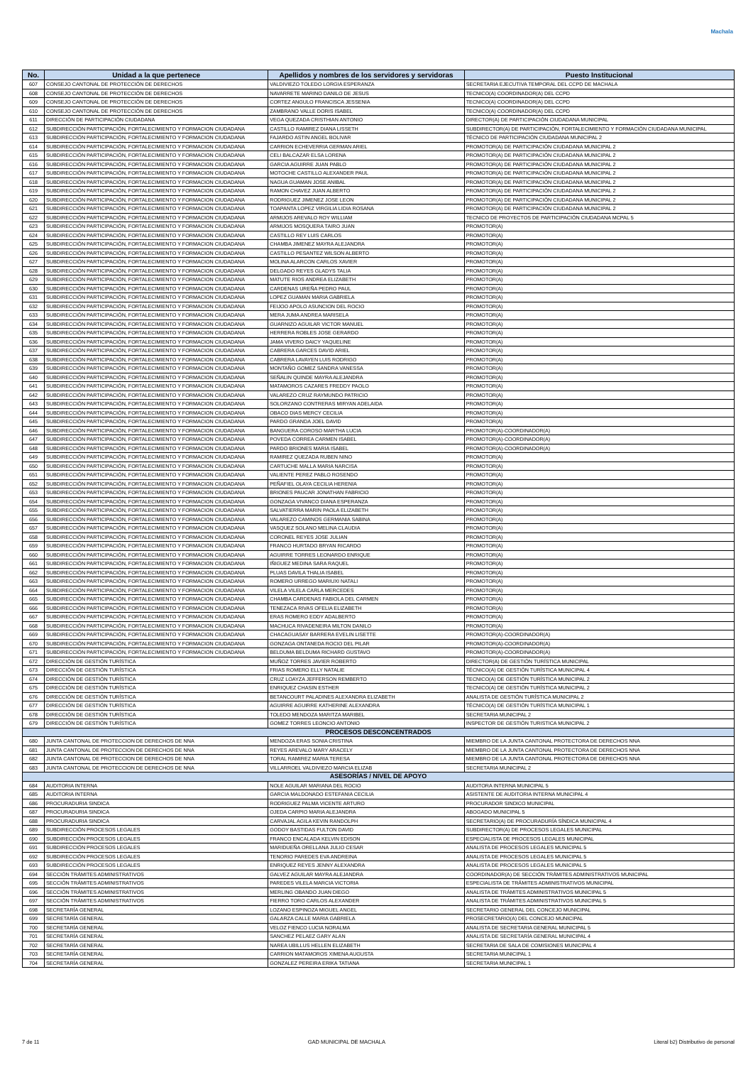Machala
| No. | Unidad a la que pertenece | Apellidos y nombres de los servidores y servidoras | Puesto Institucional |
| --- | --- | --- | --- |
| 607 | CONSEJO CANTONAL DE PROTECCIÓN DE DERECHOS | VALDIVIEZO TOLEDO LORGIA ESPERANZA | SECRETARIA EJECUTIVA TEMPORAL DEL CCPD DE MACHALA |
| 608 | CONSEJO CANTONAL DE PROTECCIÓN DE DERECHOS | NAVARRETE MARINO DANILO DE JESUS | TECNICO(A) COORDINADOR(A) DEL CCPD |
| 609 | CONSEJO CANTONAL DE PROTECCIÓN DE DERECHOS | CORTEZ ANGULO FRANCISCA JESSENIA | TECNICO(A) COORDINADOR(A) DEL CCPD |
| 610 | CONSEJO CANTONAL DE PROTECCIÓN DE DERECHOS | ZAMBRANO VALLE DORIS ISABEL | TECNICO(A) COORDINADOR(A) DEL CCPD |
| 611 | DIRECCIÓN DE PARTICIPACIÓN CIUDADANA | VEGA QUEZADA CRISTHIAN ANTONIO | DIRECTOR(A) DE PARTICIPACIÓN CIUDADANA MUNICIPAL |
| 612 | SUBDIRECCIÓN PARTICIPACIÓN, FORTALECIMIENTO Y FORMACION CIUDADANA | CASTILLO RAMIREZ DIANA LISSETH | SUBDIRECTOR(A) DE PARTICIPACIÓN, FORTALECIMIENTO Y FORMACIÓN CIUDADANA MUNICIPAL |
| 613 | SUBDIRECCIÓN PARTICIPACIÓN, FORTALECIMIENTO Y FORMACION CIUDADANA | FAJARDO ASTIN ANGEL BOLIVAR | TÉCNICO DE PARTICIPACIÓN CIUDADANA MUNICIPAL 2 |
| 614 | SUBDIRECCIÓN PARTICIPACIÓN, FORTALECIMIENTO Y FORMACION CIUDADANA | CARRION ECHEVERRIA GERMAN ARIEL | PROMOTOR(A) DE PARTICIPACIÓN CIUDADANA MUNICIPAL 2 |
| 615 | SUBDIRECCIÓN PARTICIPACIÓN, FORTALECIMIENTO Y FORMACION CIUDADANA | CELI BALCAZAR ELSA LORENA | PROMOTOR(A) DE PARTICIPACIÓN CIUDADANA MUNICIPAL 2 |
| 616 | SUBDIRECCIÓN PARTICIPACIÓN, FORTALECIMIENTO Y FORMACION CIUDADANA | GARCIA AGUIRRE JUAN PABLO | PROMOTOR(A) DE PARTICIPACIÓN CIUDADANA MUNICIPAL 2 |
| 617 | SUBDIRECCIÓN PARTICIPACIÓN, FORTALECIMIENTO Y FORMACION CIUDADANA | MOTOCHE CASTILLO ALEXANDER PAUL | PROMOTOR(A) DE PARTICIPACIÓN CIUDADANA MUNICIPAL 2 |
| 618 | SUBDIRECCIÓN PARTICIPACIÓN, FORTALECIMIENTO Y FORMACION CIUDADANA | NAGUA GUAMAN JOSE ANIBAL | PROMOTOR(A) DE PARTICIPACIÓN CIUDADANA MUNICIPAL 2 |
| 619 | SUBDIRECCIÓN PARTICIPACIÓN, FORTALECIMIENTO Y FORMACION CIUDADANA | RAMON CHAVEZ JUAN ALBERTO | PROMOTOR(A) DE PARTICIPACIÓN CIUDADANA MUNICIPAL 2 |
| 620 | SUBDIRECCIÓN PARTICIPACIÓN, FORTALECIMIENTO Y FORMACION CIUDADANA | RODRIGUEZ JIMENEZ JOSE LEON | PROMOTOR(A) DE PARTICIPACIÓN CIUDADANA MUNICIPAL 2 |
| 621 | SUBDIRECCIÓN PARTICIPACIÓN, FORTALECIMIENTO Y FORMACION CIUDADANA | TOAPANTA LOPEZ VIRGILIA LIDIA ROSANA | PROMOTOR(A) DE PARTICIPACIÓN CIUDADANA MUNICIPAL 2 |
| 622 | SUBDIRECCIÓN PARTICIPACIÓN, FORTALECIMIENTO Y FORMACION CIUDADANA | ARMIJOS AREVALO ROY WILLIAM | TECNICO DE PROYECTOS DE PARTICIPACIÓN CIUDADANA MCPAL 5 |
| 623 | SUBDIRECCIÓN PARTICIPACIÓN, FORTALECIMIENTO Y FORMACION CIUDADANA | ARMIJOS MOSQUERA TAIRO JUAN | PROMOTOR(A) |
| 624 | SUBDIRECCIÓN PARTICIPACIÓN, FORTALECIMIENTO Y FORMACION CIUDADANA | CASTILLO REY LUIS CARLOS | PROMOTOR(A) |
| 625 | SUBDIRECCIÓN PARTICIPACIÓN, FORTALECIMIENTO Y FORMACION CIUDADANA | CHAMBA JIMENEZ MAYRA ALEJANDRA | PROMOTOR(A) |
| 626 | SUBDIRECCIÓN PARTICIPACIÓN, FORTALECIMIENTO Y FORMACION CIUDADANA | CASTILLO PESANTEZ WILSON ALBERTO | PROMOTOR(A) |
| 627 | SUBDIRECCIÓN PARTICIPACIÓN, FORTALECIMIENTO Y FORMACION CIUDADANA | MOLINA ALARCON CARLOS XAVIER | PROMOTOR(A) |
| 628 | SUBDIRECCIÓN PARTICIPACIÓN, FORTALECIMIENTO Y FORMACION CIUDADANA | DELGADO REYES GLADYS TALIA | PROMOTOR(A) |
| 629 | SUBDIRECCIÓN PARTICIPACIÓN, FORTALECIMIENTO Y FORMACION CIUDADANA | MATUTE RIOS ANDREA ELIZABETH | PROMOTOR(A) |
| 630 | SUBDIRECCIÓN PARTICIPACIÓN, FORTALECIMIENTO Y FORMACION CIUDADANA | CARDENAS UREÑA PEDRO PAUL | PROMOTOR(A) |
| 631 | SUBDIRECCIÓN PARTICIPACIÓN, FORTALECIMIENTO Y FORMACION CIUDADANA | LOPEZ GUAMAN MARIA GABRIELA | PROMOTOR(A) |
| 632 | SUBDIRECCIÓN PARTICIPACIÓN, FORTALECIMIENTO Y FORMACION CIUDADANA | FEIJOO APOLO ASUNCION DEL ROCIO | PROMOTOR(A) |
| 633 | SUBDIRECCIÓN PARTICIPACIÓN, FORTALECIMIENTO Y FORMACION CIUDADANA | MERA JUMA ANDREA MARISELA | PROMOTOR(A) |
| 634 | SUBDIRECCIÓN PARTICIPACIÓN, FORTALECIMIENTO Y FORMACION CIUDADANA | GUARNIZO AGUILAR VICTOR MANUEL | PROMOTOR(A) |
| 635 | SUBDIRECCIÓN PARTICIPACIÓN, FORTALECIMIENTO Y FORMACION CIUDADANA | HERRERA ROBLES JOSE GERARDO | PROMOTOR(A) |
| 636 | SUBDIRECCIÓN PARTICIPACIÓN, FORTALECIMIENTO Y FORMACION CIUDADANA | JAMA VIVERO DAICY YAQUELINE | PROMOTOR(A) |
| 637 | SUBDIRECCIÓN PARTICIPACIÓN, FORTALECIMIENTO Y FORMACION CIUDADANA | CABRERA GARCES DAVID ARIEL | PROMOTOR(A) |
| 638 | SUBDIRECCIÓN PARTICIPACIÓN, FORTALECIMIENTO Y FORMACION CIUDADANA | CABRERA LAVAYEN LUIS RODRIGO | PROMOTOR(A) |
| 639 | SUBDIRECCIÓN PARTICIPACIÓN, FORTALECIMIENTO Y FORMACION CIUDADANA | MONTAÑO GOMEZ SANDRA VANESSA | PROMOTOR(A) |
| 640 | SUBDIRECCIÓN PARTICIPACIÓN, FORTALECIMIENTO Y FORMACION CIUDADANA | SEÑALIN QUINDE MAYRA ALEJANDRA | PROMOTOR(A) |
| 641 | SUBDIRECCIÓN PARTICIPACIÓN, FORTALECIMIENTO Y FORMACION CIUDADANA | MATAMOROS CAZARES FREDDY PAOLO | PROMOTOR(A) |
| 642 | SUBDIRECCIÓN PARTICIPACIÓN, FORTALECIMIENTO Y FORMACION CIUDADANA | VALAREZO CRUZ RAYMUNDO PATRICIO | PROMOTOR(A) |
| 643 | SUBDIRECCIÓN PARTICIPACIÓN, FORTALECIMIENTO Y FORMACION CIUDADANA | SOLORZANO CONTRERAS MIRYAN ADELAIDA | PROMOTOR(A) |
| 644 | SUBDIRECCIÓN PARTICIPACIÓN, FORTALECIMIENTO Y FORMACION CIUDADANA | OBACO DIAS MERCY CECILIA | PROMOTOR(A) |
| 645 | SUBDIRECCIÓN PARTICIPACIÓN, FORTALECIMIENTO Y FORMACION CIUDADANA | PARDO GRANDA JOEL DAVID | PROMOTOR(A) |
| 646 | SUBDIRECCIÓN PARTICIPACIÓN, FORTALECIMIENTO Y FORMACION CIUDADANA | BANGUERA COROSO MARTHA LUCIA | PROMOTOR(A)-COORDINADOR(A) |
| 647 | SUBDIRECCIÓN PARTICIPACIÓN, FORTALECIMIENTO Y FORMACION CIUDADANA | POVEDA CORREA CARMEN ISABEL | PROMOTOR(A)-COORDINADOR(A) |
| 648 | SUBDIRECCIÓN PARTICIPACIÓN, FORTALECIMIENTO Y FORMACION CIUDADANA | PARDO BRIONES MARIA ISABEL | PROMOTOR(A)-COORDINADOR(A) |
| 649 | SUBDIRECCIÓN PARTICIPACIÓN, FORTALECIMIENTO Y FORMACION CIUDADANA | RAMIREZ QUEZADA RUBEN NINO | PROMOTOR(A) |
| 650 | SUBDIRECCIÓN PARTICIPACIÓN, FORTALECIMIENTO Y FORMACION CIUDADANA | CARTUCHE MALLA MARIA NARCISA | PROMOTOR(A) |
| 651 | SUBDIRECCIÓN PARTICIPACIÓN, FORTALECIMIENTO Y FORMACION CIUDADANA | VALIENTE PEREZ PABLO ROSENDO | PROMOTOR(A) |
| 652 | SUBDIRECCIÓN PARTICIPACIÓN, FORTALECIMIENTO Y FORMACION CIUDADANA | PEÑAFIEL OLAYA CECILIA HERENIA | PROMOTOR(A) |
| 653 | SUBDIRECCIÓN PARTICIPACIÓN, FORTALECIMIENTO Y FORMACION CIUDADANA | BRIONES PAUCAR JONATHAN FABRICIO | PROMOTOR(A) |
| 654 | SUBDIRECCIÓN PARTICIPACIÓN, FORTALECIMIENTO Y FORMACION CIUDADANA | GONZAGA VIVANCO DIANA ESPERANZA | PROMOTOR(A) |
| 655 | SUBDIRECCIÓN PARTICIPACIÓN, FORTALECIMIENTO Y FORMACION CIUDADANA | SALVATIERRA MARIN PAOLA ELIZABETH | PROMOTOR(A) |
| 656 | SUBDIRECCIÓN PARTICIPACIÓN, FORTALECIMIENTO Y FORMACION CIUDADANA | VALAREZO CAMINOS GERMANIA SABINA | PROMOTOR(A) |
| 657 | SUBDIRECCIÓN PARTICIPACIÓN, FORTALECIMIENTO Y FORMACION CIUDADANA | VASQUEZ SOLANO MELINA CLAUDIA | PROMOTOR(A) |
| 658 | SUBDIRECCIÓN PARTICIPACIÓN, FORTALECIMIENTO Y FORMACION CIUDADANA | CORONEL REYES JOSE JULIAN | PROMOTOR(A) |
| 659 | SUBDIRECCIÓN PARTICIPACIÓN, FORTALECIMIENTO Y FORMACION CIUDADANA | FRANCO HURTADO BRYAN RICARDO | PROMOTOR(A) |
| 660 | SUBDIRECCIÓN PARTICIPACIÓN, FORTALECIMIENTO Y FORMACION CIUDADANA | AGUIRRE TORRES LEONARDO ENRIQUE | PROMOTOR(A) |
| 661 | SUBDIRECCIÓN PARTICIPACIÓN, FORTALECIMIENTO Y FORMACION CIUDADANA | IÑIGUEZ MEDINA SARA RAQUEL | PROMOTOR(A) |
| 662 | SUBDIRECCIÓN PARTICIPACIÓN, FORTALECIMIENTO Y FORMACION CIUDADANA | PLUAS DAVILA THALIA ISABEL | PROMOTOR(A) |
| 663 | SUBDIRECCIÓN PARTICIPACIÓN, FORTALECIMIENTO Y FORMACION CIUDADANA | ROMERO URREGO MARIUXI NATALI | PROMOTOR(A) |
| 664 | SUBDIRECCIÓN PARTICIPACIÓN, FORTALECIMIENTO Y FORMACION CIUDADANA | VILELA VILELA CARLA MERCEDES | PROMOTOR(A) |
| 665 | SUBDIRECCIÓN PARTICIPACIÓN, FORTALECIMIENTO Y FORMACION CIUDADANA | CHAMBA CARDENAS FABIOLA DEL CARMEN | PROMOTOR(A) |
| 666 | SUBDIRECCIÓN PARTICIPACIÓN, FORTALECIMIENTO Y FORMACION CIUDADANA | TENEZACA RIVAS OFELIA ELIZABETH | PROMOTOR(A) |
| 667 | SUBDIRECCIÓN PARTICIPACIÓN, FORTALECIMIENTO Y FORMACION CIUDADANA | ERAS ROMERO EDDY ADALBERTO | PROMOTOR(A) |
| 668 | SUBDIRECCIÓN PARTICIPACIÓN, FORTALECIMIENTO Y FORMACION CIUDADANA | MACHUCA RIVADENEIRA MILTON DANILO | PROMOTOR(A) |
| 669 | SUBDIRECCIÓN PARTICIPACIÓN, FORTALECIMIENTO Y FORMACION CIUDADANA | CHACAGUASAY BARRERA EVELIN LISETTE | PROMOTOR(A)-COORDINADOR(A) |
| 670 | SUBDIRECCIÓN PARTICIPACIÓN, FORTALECIMIENTO Y FORMACION CIUDADANA | GONZAGA ONTANEDA ROCIO DEL PILAR | PROMOTOR(A)-COORDINADOR(A) |
| 671 | SUBDIRECCIÓN PARTICIPACIÓN, FORTALECIMIENTO Y FORMACION CIUDADANA | BELDUMA BELDUMA RICHARD GUSTAVO | PROMOTOR(A)-COORDINADOR(A) |
| 672 | DIRECCIÓN DE GESTIÓN TURÍSTICA | MUÑOZ TORRES JAVIER ROBERTO | DIRECTOR(A) DE GESTIÓN TURÍSTICA MUNICIPAL |
| 673 | DIRECCIÓN DE GESTIÓN TURÍSTICA | FRIAS ROMERO ELLY NATALIE | TÉCNICO(A) DE GESTIÓN TURÍSTICA MUNICIPAL 4 |
| 674 | DIRECCIÓN DE GESTIÓN TURÍSTICA | CRUZ LOAYZA JEFFERSON REMBERTO | TECNICO(A) DE GESTIÓN TURÍSTICA MUNICIPAL 2 |
| 675 | DIRECCIÓN DE GESTIÓN TURÍSTICA | ENRIQUEZ CHASIN ESTHER | TECNICO(A) DE GESTIÓN TURÍSTICA MUNICIPAL 2 |
| 676 | DIRECCIÓN DE GESTIÓN TURÍSTICA | BETANCOURT PALADINES ALEXANDRA ELIZABETH | ANALISTA DE GESTIÓN TURÍSTICA MUNICIPAL 2 |
| 677 | DIRECCIÓN DE GESTIÓN TURÍSTICA | AGUIRRE AGUIRRE KATHERINE ALEXANDRA | TÉCNICO(A) DE GESTIÓN TURÍSTICA MUNICIPAL 1 |
| 678 | DIRECCIÓN DE GESTIÓN TURÍSTICA | TOLEDO MENDOZA MARITZA MARIBEL | SECRETARIA MUNICIPAL 2 |
| 679 | DIRECCIÓN DE GESTIÓN TURÍSTICA | GOMEZ TORRES LEONCIO ANTONIO | INSPECTOR DE GESTIÓN TURISTICA MUNICIPAL 2 |
| PROCESOS DESCONCENTRADOS | | | |
| 680 | JUNTA CANTONAL DE PROTECCION DE DERECHOS DE NNA | MENDOZA ERAS SONIA CRISTINA | MIEMBRO DE LA JUNTA CANTONAL PROTECTORA DE DERECHOS NNA |
| 681 | JUNTA CANTONAL DE PROTECCION DE DERECHOS DE NNA | REYES AREVALO MARY ARACELY | MIEMBRO DE LA JUNTA CANTONAL PROTECTORA DE DERECHOS NNA |
| 682 | JUNTA CANTONAL DE PROTECCION DE DERECHOS DE NNA | TORAL RAMIREZ MARIA TERESA | MIEMBRO DE LA JUNTA CANTONAL PROTECTORA DE DERECHOS NNA |
| 683 | JUNTA CANTONAL DE PROTECCION DE DERECHOS DE NNA | VILLARROEL VALDIVIEZO MARCIA ELIZAB | SECRETARIA MUNICIPAL 2 |
| ASESORÍAS / NIVEL DE APOYO | | | |
| 684 | AUDITORIA INTERNA | NOLE AGUILAR MARIANA DEL ROCIO | AUDITORA INTERNA MUNICIPAL 5 |
| 685 | AUDITORIA INTERNA | GARCIA MALDONADO ESTEFANIA CECILIA | ASISTENTE DE AUDITORIA INTERNA MUNICIPAL 4 |
| 686 | PROCURADURIA SINDICA | RODRIGUEZ PALMA VICENTE ARTURO | PROCURADOR SINDICO MUNICIPAL |
| 687 | PROCURADURIA SINDICA | OJEDA CARPIO MARIA ALEJANDRA | ABOGADO MUNICIPAL 5 |
| 688 | PROCURADURIA SINDICA | CARVAJAL AGILA KEVIN RANDOLPH | SECRETARIO(A) DE PROCURADURÍA SÍNDICA MUNICIPAL 4 |
| 689 | SUBDIRECCIÓN PROCESOS LEGALES | GODOY BASTIDAS FULTON DAVID | SUBDIRECTOR(A) DE PROCESOS LEGALES MUNICIPAL |
| 690 | SUBDIRECCIÓN PROCESOS LEGALES | FRANCO ENCALADA KELVIN EDISON | ESPECIALISTA DE PROCESOS LEGALES MUNICIPAL |
| 691 | SUBDIRECCIÓN PROCESOS LEGALES | MARIDUEÑA ORELLANA JULIO CESAR | ANALISTA DE PROCESOS LEGALES MUNICIPAL 5 |
| 692 | SUBDIRECCIÓN PROCESOS LEGALES | TENORIO PAREDES EVA ANDREINA | ANALISTA DE PROCESOS LEGALES MUNICIPAL 5 |
| 693 | SUBDIRECCIÓN PROCESOS LEGALES | ENRIQUEZ REYES JENNY ALEXANDRA | ANALISTA DE PROCESOS LEGALES MUNICIPAL 5 |
| 694 | SECCIÓN TRÁMITES ADMINISTRATIVOS | GALVEZ AGUILAR MAYRA ALEJANDRA | COORDINADOR(A) DE SECCIÓN TRÁMITES ADMINISTRATIVOS MUNICIPAL |
| 695 | SECCIÓN TRÁMITES ADMINISTRATIVOS | PAREDES VILELA MARCIA VICTORIA | ESPECIALISTA DE TRÁMITES ADMINISTRATIVOS MUNICIPAL |
| 696 | SECCIÓN TRÁMITES ADMINISTRATIVOS | MERLING OBANDO JUAN DIEGO | ANALISTA DE TRÁMITES ADMINISTRATIVOS MUNICIPAL 5 |
| 697 | SECCIÓN TRÁMITES ADMINISTRATIVOS | FIERRO TORO CARLOS ALEXANDER | ANALISTA DE TRÁMITES ADMINISTRATIVOS MUNICIPAL 5 |
| 698 | SECRETARÍA GENERAL | LOZANO ESPINOZA MIGUEL ANGEL | SECRETARIO GENERAL DEL CONCEJO MUNICIPAL |
| 699 | SECRETARÍA GENERAL | GALARZA CALLE MARIA GABRIELA | PROSECRETARIO(A) DEL CONCEJO MUNICIPAL |
| 700 | SECRETARÍA GENERAL | VELOZ FIENCO LUCIA NORALMA | ANALISTA DE SECRETARIA GENERAL MUNICIPAL 5 |
| 701 | SECRETARÍA GENERAL | SANCHEZ PELAEZ GARY ALAN | ANALISTA DE SECRETARÍA GENERAL MUNICIPAL 4 |
| 702 | SECRETARÍA GENERAL | NAREA UBILLUS HELLEN ELIZABETH | SECRETARIA DE SALA DE COMISIONES MUNICIPAL 4 |
| 703 | SECRETARÍA GENERAL | CARRION MATAMOROS XIMENA AUGUSTA | SECRETARIA MUNICIPAL 1 |
| 704 | SECRETARÍA GENERAL | GONZALEZ PEREIRA ERIKA TATIANA | SECRETARIA MUNICIPAL 1 |
7 de 11 GAD MUNICIPAL DE MACHALA Literal b2) Distributivo de personal